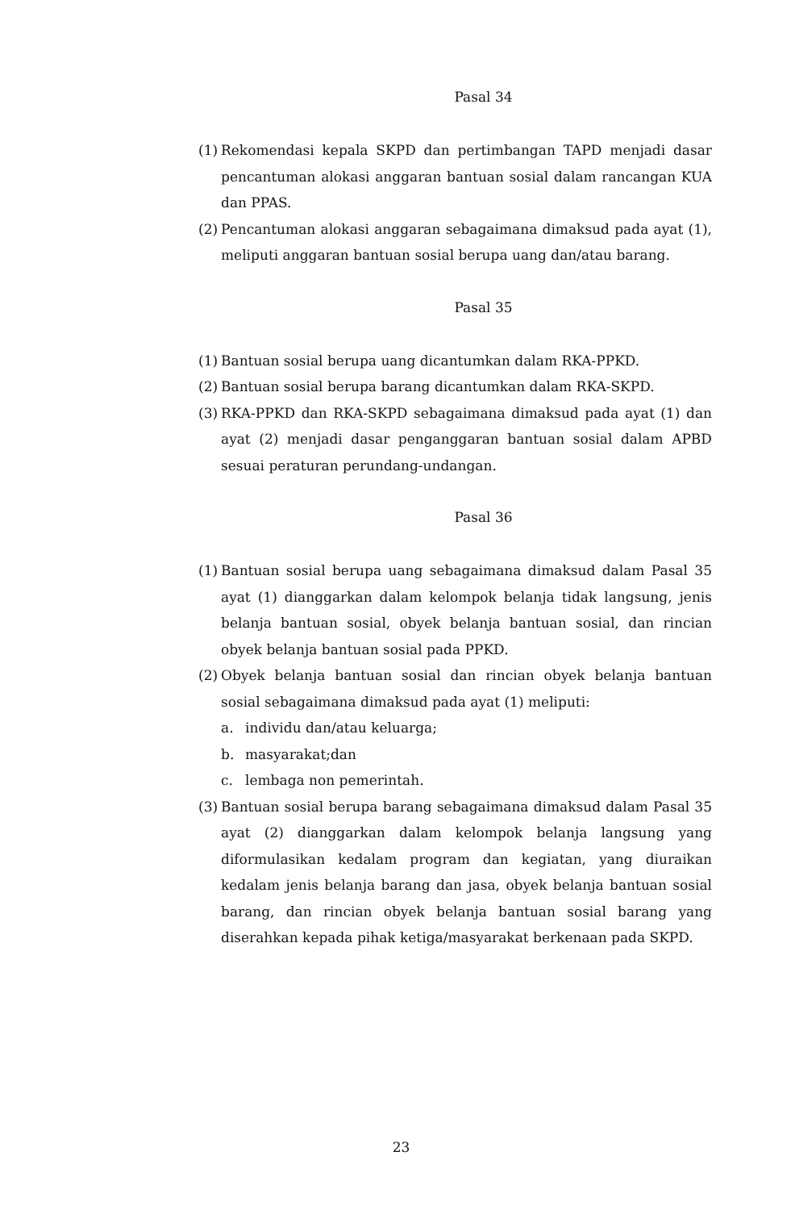Pasal 34
(1) Rekomendasi kepala SKPD dan pertimbangan TAPD menjadi dasar pencantuman alokasi anggaran bantuan sosial dalam rancangan KUA dan PPAS.
(2) Pencantuman alokasi anggaran sebagaimana dimaksud pada ayat (1), meliputi anggaran bantuan sosial berupa uang dan/atau barang.
Pasal 35
(1) Bantuan sosial berupa uang dicantumkan dalam RKA-PPKD.
(2) Bantuan sosial berupa barang dicantumkan dalam RKA-SKPD.
(3) RKA-PPKD dan RKA-SKPD sebagaimana dimaksud pada ayat (1) dan ayat (2) menjadi dasar penganggaran bantuan sosial dalam APBD sesuai peraturan perundang-undangan.
Pasal 36
(1) Bantuan sosial berupa uang sebagaimana dimaksud dalam Pasal 35 ayat (1) dianggarkan dalam kelompok belanja tidak langsung, jenis belanja bantuan sosial, obyek belanja bantuan sosial, dan rincian obyek belanja bantuan sosial pada PPKD.
(2) Obyek belanja bantuan sosial dan rincian obyek belanja bantuan sosial sebagaimana dimaksud pada ayat (1) meliputi:
a. individu dan/atau keluarga;
b. masyarakat;dan
c. lembaga non pemerintah.
(3) Bantuan sosial berupa barang sebagaimana dimaksud dalam Pasal 35 ayat (2) dianggarkan dalam kelompok belanja langsung yang diformulasikan kedalam program dan kegiatan, yang diuraikan kedalam jenis belanja barang dan jasa, obyek belanja bantuan sosial barang, dan rincian obyek belanja bantuan sosial barang yang diserahkan kepada pihak ketiga/masyarakat berkenaan pada SKPD.
23